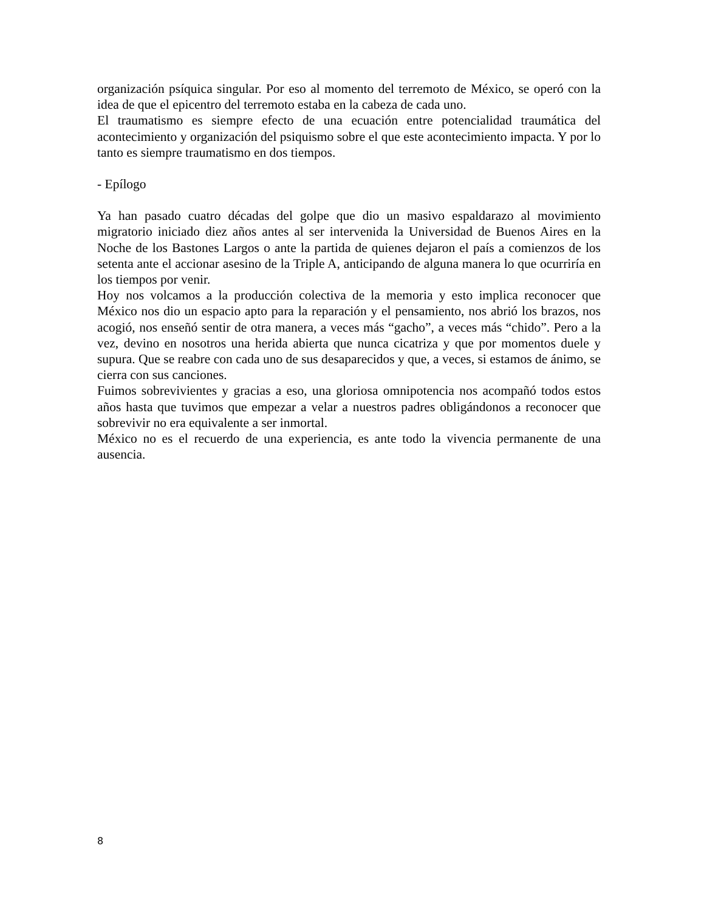organización psíquica singular. Por eso al momento del terremoto de México, se operó con la idea de que el epicentro del terremoto estaba en la cabeza de cada uno.
El traumatismo es siempre efecto de una ecuación entre potencialidad traumática del acontecimiento y organización del psiquismo sobre el que este acontecimiento impacta. Y por lo tanto es siempre traumatismo en dos tiempos.
- Epílogo
Ya han pasado cuatro décadas del golpe que dio un masivo espaldarazo al movimiento migratorio iniciado diez años antes al ser intervenida la Universidad de Buenos Aires en la Noche de los Bastones Largos o ante la partida de quienes dejaron el país a comienzos de los setenta ante el accionar asesino de la Triple A, anticipando de alguna manera lo que ocurriría en los tiempos por venir.
Hoy nos volcamos a la producción colectiva de la memoria y esto implica reconocer que México nos dio un espacio apto para la reparación y el pensamiento, nos abrió los brazos, nos acogió, nos enseñó sentir de otra manera, a veces más “gacho”, a veces más “chido”. Pero a la vez, devino en nosotros una herida abierta que nunca cicatriza y que por momentos duele y supura. Que se reabre con cada uno de sus desaparecidos y que, a veces, si estamos de ánimo, se cierra con sus canciones.
Fuimos sobrevivientes y gracias a eso, una gloriosa omnipotencia nos acompañó todos estos años hasta que tuvimos que empezar a velar a nuestros padres obligándonos a reconocer que sobrevivir no era equivalente a ser inmortal.
México no es el recuerdo de una experiencia, es ante todo la vivencia permanente de una ausencia.
8